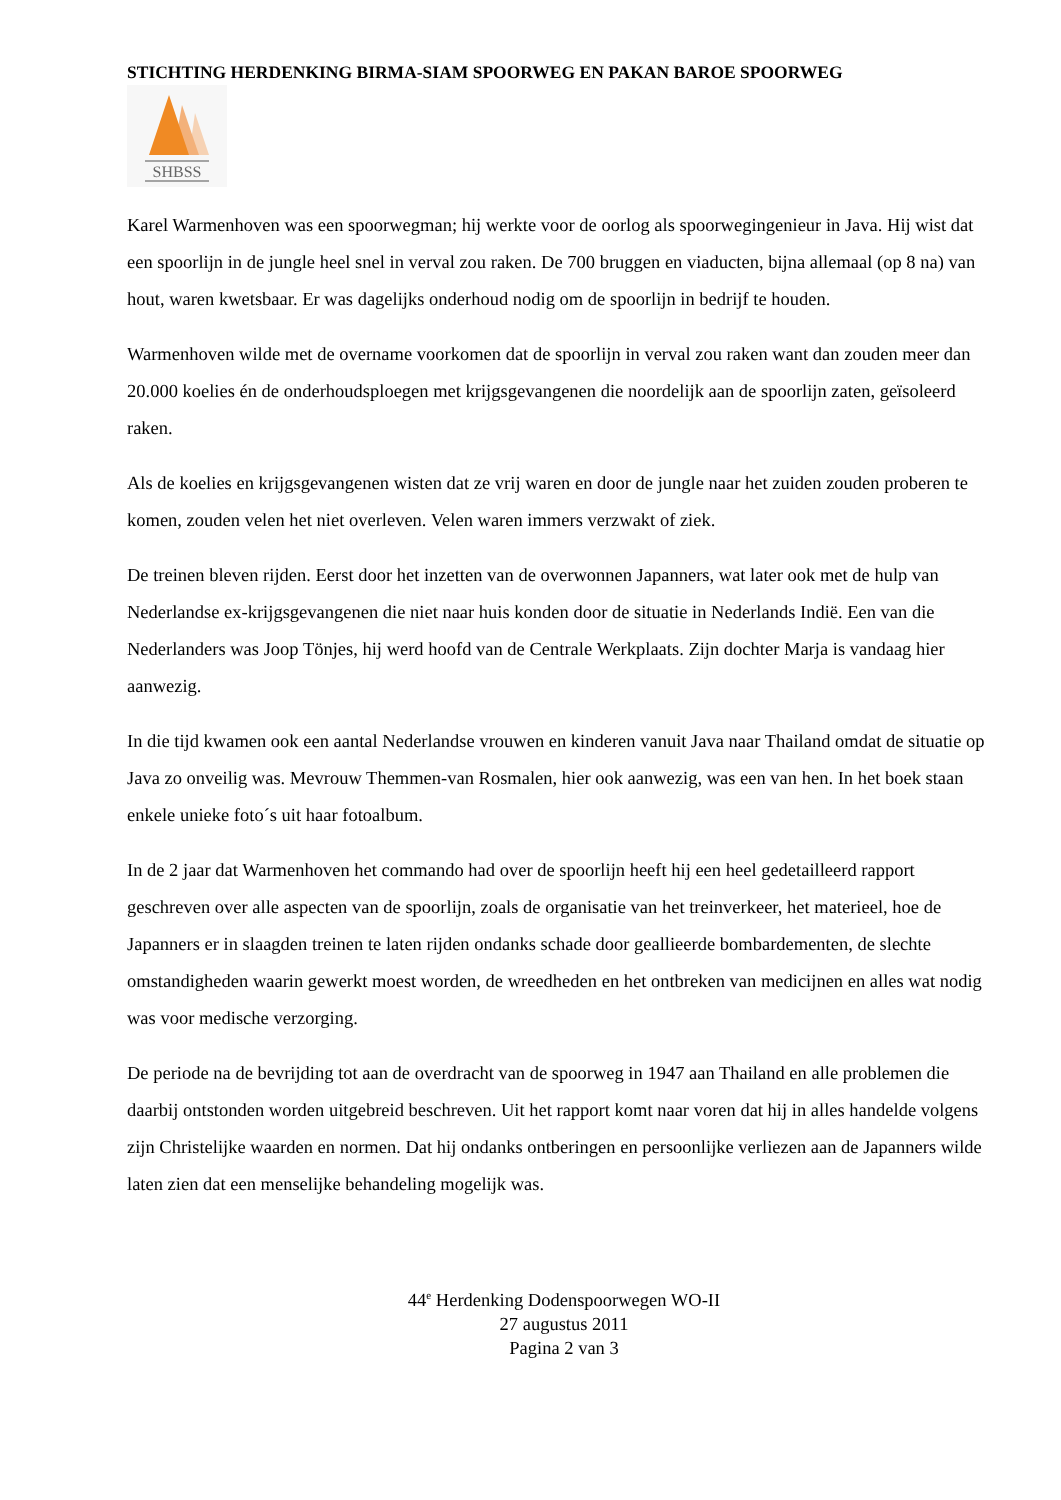STICHTING HERDENKING BIRMA-SIAM SPOORWEG EN PAKAN BAROE SPOORWEG
SHBSS
Karel Warmenhoven was een spoorwegman; hij werkte voor de oorlog als spoorwegingenieur in Java. Hij wist dat een spoorlijn in de jungle heel snel in verval zou raken. De 700 bruggen en viaducten, bijna allemaal (op 8 na) van hout, waren kwetsbaar. Er was dagelijks onderhoud nodig om de spoorlijn in bedrijf te houden.
Warmenhoven wilde met de overname voorkomen dat de spoorlijn in verval zou raken want dan zouden meer dan 20.000 koelies én de onderhoudsploegen met krijgsgevangenen die noordelijk aan de spoorlijn zaten, geïsoleerd raken.
Als de koelies en krijgsgevangenen wisten dat ze vrij waren en door de jungle naar het zuiden zouden proberen te komen, zouden velen het niet overleven. Velen waren immers verzwakt of ziek.
De treinen bleven rijden. Eerst door het inzetten van de overwonnen Japanners, wat later ook met de hulp van Nederlandse ex-krijgsgevangenen die niet naar huis konden door de situatie in Nederlands Indië. Een van die Nederlanders was Joop Tönjes, hij werd hoofd van de Centrale Werkplaats. Zijn dochter Marja is vandaag hier aanwezig.
In die tijd kwamen ook een aantal Nederlandse vrouwen en kinderen vanuit Java naar Thailand omdat de situatie op Java zo onveilig was. Mevrouw Themmen-van Rosmalen, hier ook aanwezig, was een van hen. In het boek staan enkele unieke foto´s uit haar fotoalbum.
In de 2 jaar dat Warmenhoven het commando had over de spoorlijn heeft hij een heel gedetailleerd rapport geschreven over alle aspecten van de spoorlijn, zoals de organisatie van het treinverkeer, het materieel, hoe de Japanners er in slaagden treinen te laten rijden ondanks schade door geallieerde bombardementen, de slechte omstandigheden waarin gewerkt moest worden, de wreedheden en het ontbreken van medicijnen en alles wat nodig was voor medische verzorging.
De periode na de bevrijding tot aan de overdracht van de spoorweg in 1947 aan Thailand en alle problemen die daarbij ontstonden worden uitgebreid beschreven. Uit het rapport komt naar voren dat hij in alles handelde volgens zijn Christelijke waarden en normen. Dat hij ondanks ontberingen en persoonlijke verliezen aan de Japanners wilde laten zien dat een menselijke behandeling mogelijk was.
44<sup>e</sup> Herdenking Dodenspoorwegen WO-II
27 augustus 2011
Pagina 2 van 3